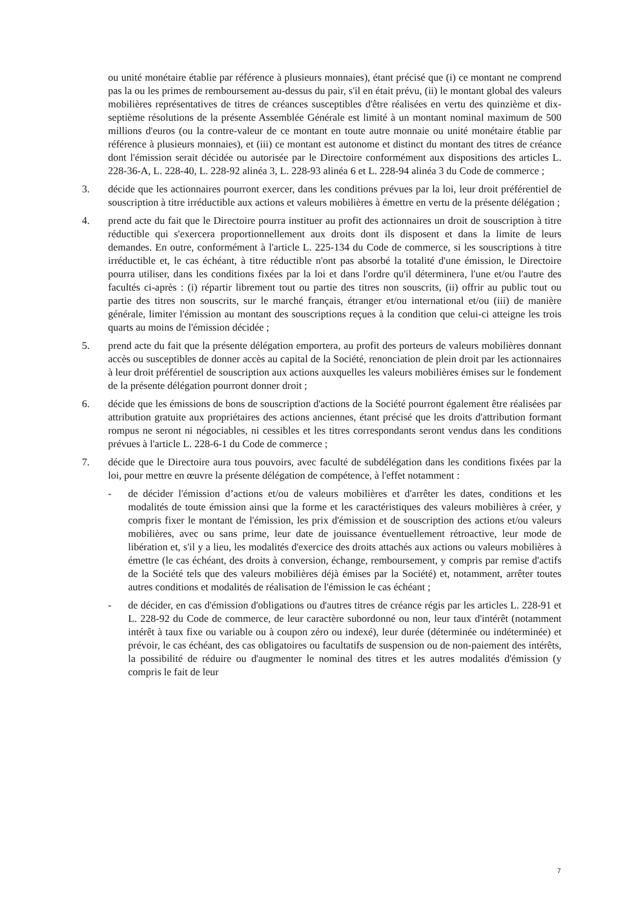ou unité monétaire établie par référence à plusieurs monnaies), étant précisé que (i) ce montant ne comprend pas la ou les primes de remboursement au-dessus du pair, s'il en était prévu, (ii) le montant global des valeurs mobilières représentatives de titres de créances susceptibles d'être réalisées en vertu des quinzième et dix-septième résolutions de la présente Assemblée Générale est limité à un montant nominal maximum de 500 millions d'euros (ou la contre-valeur de ce montant en toute autre monnaie ou unité monétaire établie par référence à plusieurs monnaies), et (iii) ce montant est autonome et distinct du montant des titres de créance dont l'émission serait décidée ou autorisée par le Directoire conformément aux dispositions des articles L. 228-36-A, L. 228-40, L. 228-92 alinéa 3, L. 228-93 alinéa 6 et L. 228-94 alinéa 3 du Code de commerce ;
3. décide que les actionnaires pourront exercer, dans les conditions prévues par la loi, leur droit préférentiel de souscription à titre irréductible aux actions et valeurs mobilières à émettre en vertu de la présente délégation ;
4. prend acte du fait que le Directoire pourra instituer au profit des actionnaires un droit de souscription à titre réductible qui s'exercera proportionnellement aux droits dont ils disposent et dans la limite de leurs demandes. En outre, conformément à l'article L. 225-134 du Code de commerce, si les souscriptions à titre irréductible et, le cas échéant, à titre réductible n'ont pas absorbé la totalité d'une émission, le Directoire pourra utiliser, dans les conditions fixées par la loi et dans l'ordre qu'il déterminera, l'une et/ou l'autre des facultés ci-après : (i) répartir librement tout ou partie des titres non souscrits, (ii) offrir au public tout ou partie des titres non souscrits, sur le marché français, étranger et/ou international et/ou (iii) de manière générale, limiter l'émission au montant des souscriptions reçues à la condition que celui-ci atteigne les trois quarts au moins de l'émission décidée ;
5. prend acte du fait que la présente délégation emportera, au profit des porteurs de valeurs mobilières donnant accès ou susceptibles de donner accès au capital de la Société, renonciation de plein droit par les actionnaires à leur droit préférentiel de souscription aux actions auxquelles les valeurs mobilières émises sur le fondement de la présente délégation pourront donner droit ;
6. décide que les émissions de bons de souscription d'actions de la Société pourront également être réalisées par attribution gratuite aux propriétaires des actions anciennes, étant précisé que les droits d'attribution formant rompus ne seront ni négociables, ni cessibles et les titres correspondants seront vendus dans les conditions prévues à l'article L. 228-6-1 du Code de commerce ;
7. décide que le Directoire aura tous pouvoirs, avec faculté de subdélégation dans les conditions fixées par la loi, pour mettre en œuvre la présente délégation de compétence, à l'effet notamment :
- de décider l'émission d’actions et/ou de valeurs mobilières et d'arrêter les dates, conditions et les modalités de toute émission ainsi que la forme et les caractéristiques des valeurs mobilières à créer, y compris fixer le montant de l'émission, les prix d'émission et de souscription des actions et/ou valeurs mobilières, avec ou sans prime, leur date de jouissance éventuellement rétroactive, leur mode de libération et, s'il y a lieu, les modalités d'exercice des droits attachés aux actions ou valeurs mobilières à émettre (le cas échéant, des droits à conversion, échange, remboursement, y compris par remise d'actifs de la Société tels que des valeurs mobilières déjà émises par la Société) et, notamment, arrêter toutes autres conditions et modalités de réalisation de l'émission le cas échéant ;
- de décider, en cas d'émission d'obligations ou d'autres titres de créance régis par les articles L. 228-91 et L. 228-92 du Code de commerce, de leur caractère subordonné ou non, leur taux d'intérêt (notamment intérêt à taux fixe ou variable ou à coupon zéro ou indexé), leur durée (déterminée ou indéterminée) et prévoir, le cas échéant, des cas obligatoires ou facultatifs de suspension ou de non-paiement des intérêts, la possibilité de réduire ou d'augmenter le nominal des titres et les autres modalités d'émission (y compris le fait de leur
7